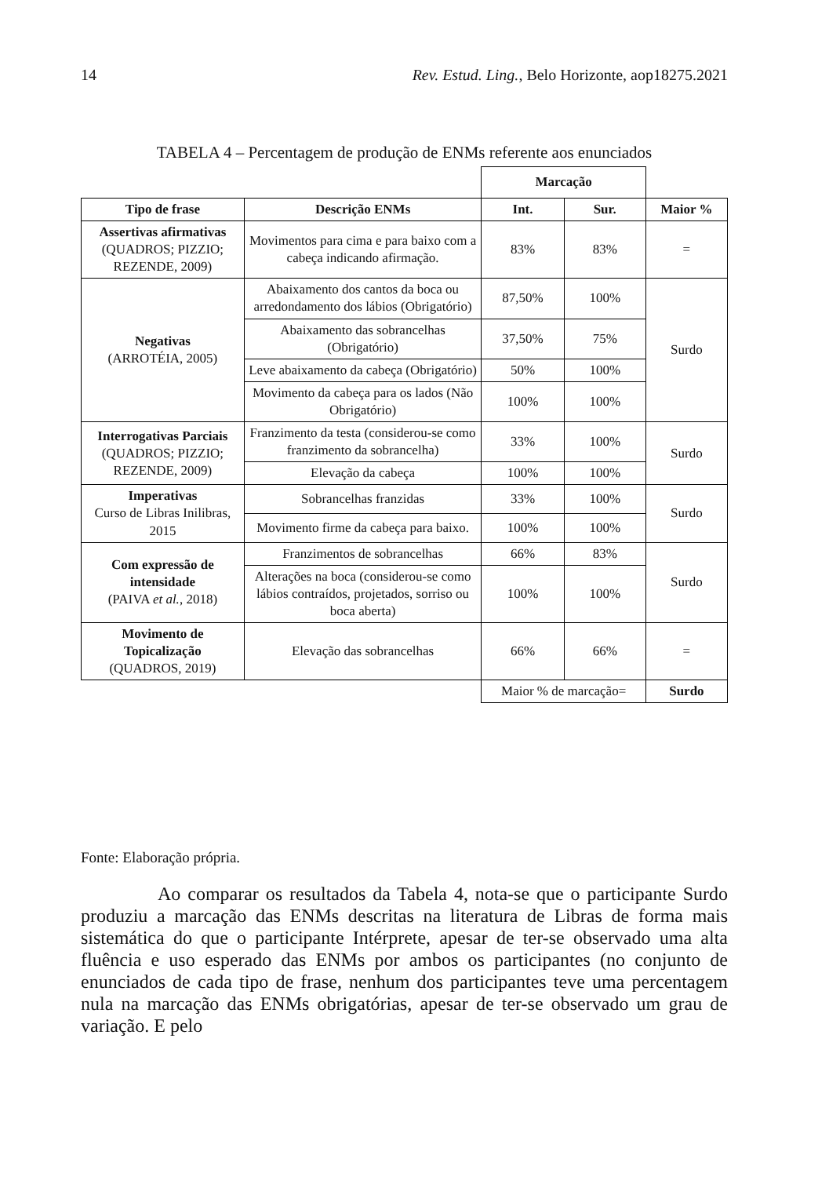14 Rev. Estud. Ling., Belo Horizonte, aop18275.2021
TABELA 4 – Percentagem de produção de ENMs referente aos enunciados
| | | Marcação | | |
| Tipo de frase | Descrição ENMs | Int. | Sur. | Maior % |
| Assertivas afirmativas (QUADROS; PIZZIO; REZENDE, 2009) | Movimentos para cima e para baixo com a cabeça indicando afirmação. | 83% | 83% | = |
| Negativas (ARROTÉIA, 2005) | Abaixamento dos cantos da boca ou arredondamento dos lábios (Obrigatório) | 87,50% | 100% | Surdo |
| | Abaixamento das sobrancelhas (Obrigatório) | 37,50% | 75% | |
| | Leve abaixamento da cabeça (Obrigatório) | 50% | 100% | |
| | Movimento da cabeça para os lados (Não Obrigatório) | 100% | 100% | |
| Interrogativas Parciais (QUADROS; PIZZIO; REZENDE, 2009) | Franzimento da testa (considerou-se como franzimento da sobrancelha) | 33% | 100% | Surdo |
| | Elevação da cabeça | 100% | 100% | |
| Imperativas Curso de Libras Inilibras, 2015 | Sobrancelhas franzidas | 33% | 100% | Surdo |
| | Movimento firme da cabeça para baixo. | 100% | 100% | |
| Com expressão de intensidade (PAIVA et al. , 2018) | Franzimentos de sobrancelhas | 66% | 83% | Surdo |
| | Alterações na boca (considerou-se como lábios contraídos, projetados, sorriso ou boca aberta) | 100% | 100% | |
| Movimento de Topicalização (QUADROS, 2019) | Elevação das sobrancelhas | 66% | 66% | = |
| | | Maior % de marcação= | | Surdo |
Fonte: Elaboração própria.
Ao comparar os resultados da Tabela 4, nota-se que o participante Surdo produziu a marcação das ENMs descritas na literatura de Libras de forma mais sistemática do que o participante Intérprete, apesar de ter-se observado uma alta fluência e uso esperado das ENMs por ambos os participantes (no conjunto de enunciados de cada tipo de frase, nenhum dos participantes teve uma percentagem nula na marcação das ENMs obrigatórias, apesar de ter-se observado um grau de variação. E pelo